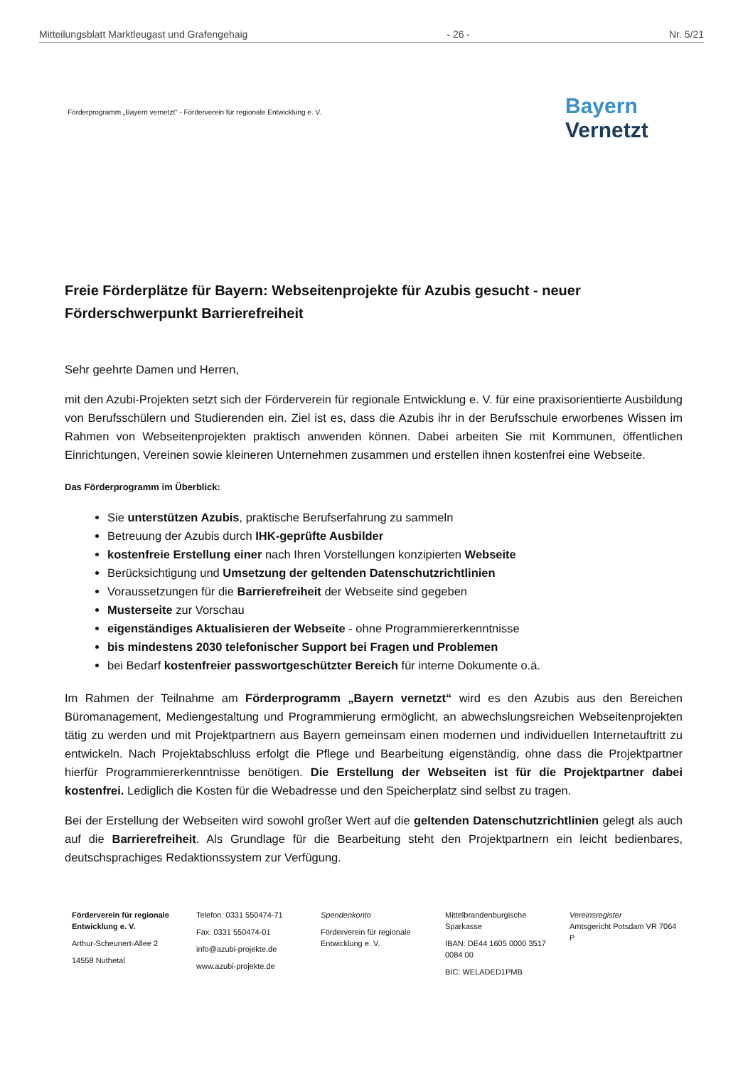Mitteilungsblatt Marktleugast und Grafengehaig - 26 - Nr. 5/21
Förderprogramm „Bayern vernetzt“ - Förderverein für regionale Entwicklung e. V.
Bayern
Vernetzt
Freie Förderplätze für Bayern: Webseitenprojekte für Azubis gesucht - neuer Förderschwerpunkt Barrierefreiheit
Sehr geehrte Damen und Herren,
mit den Azubi-Projekten setzt sich der Förderverein für regionale Entwicklung e. V. für eine praxisorientierte Ausbildung von Berufsschülern und Studierenden ein. Ziel ist es, dass die Azubis ihr in der Berufsschule erworbenes Wissen im Rahmen von Webseitenprojekten praktisch anwenden können. Dabei arbeiten Sie mit Kommunen, öffentlichen Einrichtungen, Vereinen sowie kleineren Unternehmen zusammen und erstellen ihnen kostenfrei eine Webseite.
Das Förderprogramm im Überblick:
Sie unterstützen Azubis, praktische Berufserfahrung zu sammeln
Betreuung der Azubis durch IHK-geprüfte Ausbilder
kostenfreie Erstellung einer nach Ihren Vorstellungen konzipierten Webseite
Berücksichtigung und Umsetzung der geltenden Datenschutzrichtlinien
Voraussetzungen für die Barrierefreiheit der Webseite sind gegeben
Musterseite zur Vorschau
eigenständiges Aktualisieren der Webseite - ohne Programmiererkenntnisse
bis mindestens 2030 telefonischer Support bei Fragen und Problemen
bei Bedarf kostenfreier passwortgeschützter Bereich für interne Dokumente o.ä.
Im Rahmen der Teilnahme am Förderprogramm „Bayern vernetzt“ wird es den Azubis aus den Bereichen Büromanagement, Mediengestaltung und Programmierung ermöglicht, an abwechslungsreichen Webseitenprojekten tätig zu werden und mit Projektpartnern aus Bayern gemeinsam einen modernen und individuellen Internetauftritt zu entwickeln. Nach Projektabschluss erfolgt die Pflege und Bearbeitung eigenständig, ohne dass die Projektpartner hierfür Programmiererkenntnisse benötigen. Die Erstellung der Webseiten ist für die Projektpartner dabei kostenfrei. Lediglich die Kosten für die Webadresse und den Speicherplatz sind selbst zu tragen.
Bei der Erstellung der Webseiten wird sowohl großer Wert auf die geltenden Datenschutzrichtlinien gelegt als auch auf die Barrierefreiheit. Als Grundlage für die Bearbeitung steht den Projektpartnern ein leicht bedienbares, deutschsprachiges Redaktionssystem zur Verfügung.
Förderverein für regionale Entwicklung e. V.
Arthur-Scheunert-Allee 2
14558 Nuthetal
Telefon: 0331 550474-71
Fax: 0331 550474-01
info@azubi-projekte.de
www.azubi-projekte.de
Spendenkonto
Förderverein für regionale Entwicklung e. V.
Mittelbrandenburgische Sparkasse
IBAN: DE44 1605 0000 3517 0084 00
BIC: WELADED1PMB
Vereinsregister
Amtsgericht Potsdam VR 7064 P